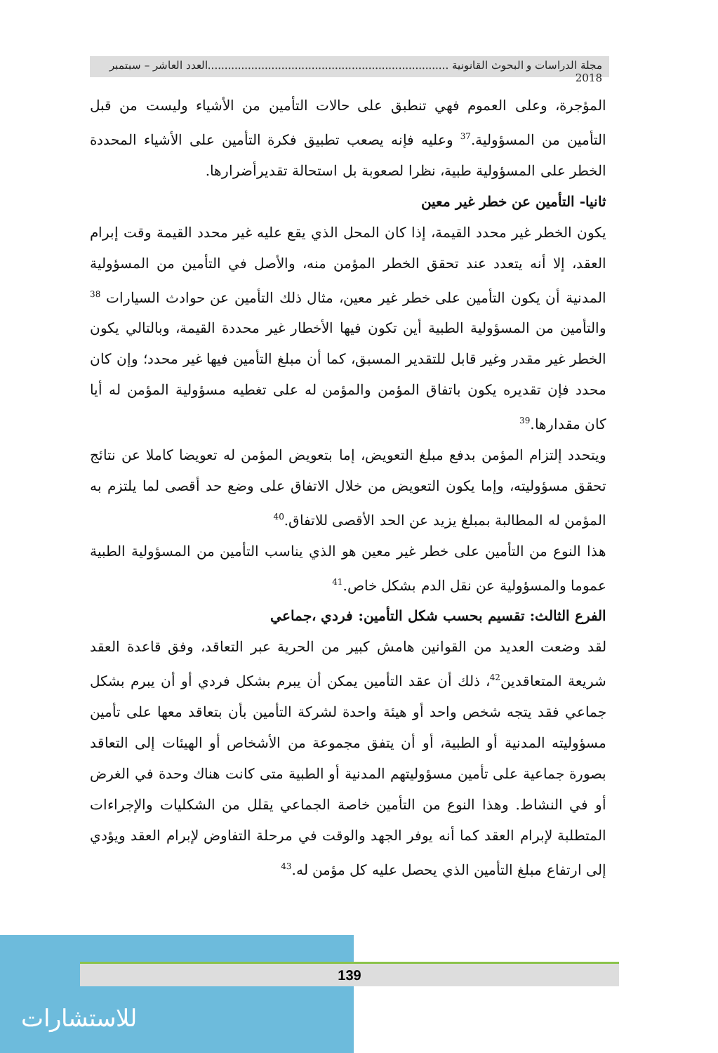مجلة الدراسات و البحوث القانونية ........................................................................العدد العاشر – سبتمبر 2018
المؤجرة، وعلى العموم فهي تنطبق على حالات التأمين من الأشياء وليست من قبل التأمين من المسؤولية.<sup>37</sup> وعليه فإنه يصعب تطبيق فكرة التأمين على الأشياء المحددة الخطر على المسؤولية طبية، نظرا لصعوبة بل استحالة تقديرأضرارها.
ثانيا- التأمين عن خطر غير معين
يكون الخطر غير محدد القيمة، إذا كان المحل الذي يقع عليه غير محدد القيمة وقت إبرام العقد، إلا أنه يتعدد عند تحقق الخطر المؤمن منه، والأصل في التأمين من المسؤولية المدنية أن يكون التأمين على خطر غير معين، مثال ذلك التأمين عن حوادث السيارات <sup>38</sup> والتأمين من المسؤولية الطبية أين تكون فيها الأخطار غير محددة القيمة، وبالتالي يكون الخطر غير مقدر وغير قابل للتقدير المسبق، كما أن مبلغ التأمين فيها غير محدد؛ وإن كان محدد فإن تقديره يكون باتفاق المؤمن والمؤمن له على تغطيه مسؤولية المؤمن له أيا كان مقدارها.<sup>39</sup>
ويتحدد إلتزام المؤمن بدفع مبلغ التعويض، إما بتعويض المؤمن له تعويضا كاملا عن نتائج تحقق مسؤوليته، وإما يكون التعويض من خلال الاتفاق على وضع حد أقصى لما يلتزم به المؤمن له المطالبة بمبلغ يزيد عن الحد الأقصى للاتفاق.<sup>40</sup>
هذا النوع من التأمين على خطر غير معين هو الذي يناسب التأمين من المسؤولية الطبية عموما والمسؤولية عن نقل الدم بشكل خاص.<sup>41</sup>
الفرع الثالث: تقسيم بحسب شكل التأمين: فردي ،جماعي
لقد وضعت العديد من القوانين هامش كبير من الحرية عبر التعاقد، وفق قاعدة العقد شريعة المتعاقدين<sup>42</sup>، ذلك أن عقد التأمين يمكن أن يبرم بشكل فردي أو أن يبرم بشكل جماعي فقد يتجه شخص واحد أو هيئة واحدة لشركة التأمين بأن بتعاقد معها على تأمين مسؤوليته المدنية أو الطبية، أو أن يتفق مجموعة من الأشخاص أو الهيئات إلى التعاقد بصورة جماعية على تأمين مسؤوليتهم المدنية أو الطبية متى كانت هناك وحدة في الغرض أو في النشاط. وهذا النوع من التأمين خاصة الجماعي يقلل من الشكليات والإجراءات المتطلبة لإبرام العقد كما أنه يوفر الجهد والوقت في مرحلة التفاوض لإبرام العقد ويؤدي إلى ارتفاع مبلغ التأمين الذي يحصل عليه كل مؤمن له.<sup>43</sup>
للاستشارات
139